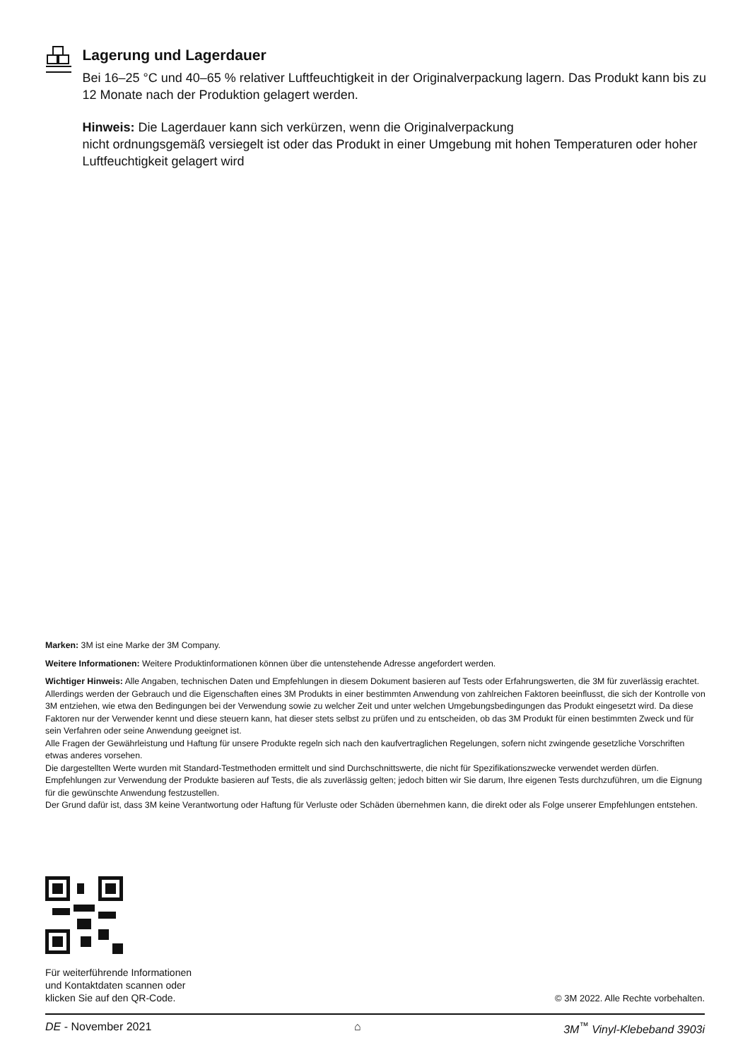Lagerung und Lagerdauer
Bei 16–25 °C und 40–65 % relativer Luftfeuchtigkeit in der Originalverpackung lagern. Das Produkt kann bis zu 12 Monate nach der Produktion gelagert werden.
Hinweis: Die Lagerdauer kann sich verkürzen, wenn die Originalverpackung
nicht ordnungsgemäß versiegelt ist oder das Produkt in einer Umgebung mit hohen Temperaturen oder hoher Luftfeuchtigkeit gelagert wird
Marken: 3M ist eine Marke der 3M Company.
Weitere Informationen: Weitere Produktinformationen können über die untenstehende Adresse angefordert werden.
Wichtiger Hinweis: Alle Angaben, technischen Daten und Empfehlungen in diesem Dokument basieren auf Tests oder Erfahrungswerten, die 3M für zuverlässig erachtet. Allerdings werden der Gebrauch und die Eigenschaften eines 3M Produkts in einer bestimmten Anwendung von zahlreichen Faktoren beeinflusst, die sich der Kontrolle von 3M entziehen, wie etwa den Bedingungen bei der Verwendung sowie zu welcher Zeit und unter welchen Umgebungsbedingungen das Produkt eingesetzt wird. Da diese Faktoren nur der Verwender kennt und diese steuern kann, hat dieser stets selbst zu prüfen und zu entscheiden, ob das 3M Produkt für einen bestimmten Zweck und für sein Verfahren oder seine Anwendung geeignet ist.
Alle Fragen der Gewährleistung und Haftung für unsere Produkte regeln sich nach den kaufvertraglichen Regelungen, sofern nicht zwingende gesetzliche Vorschriften etwas anderes vorsehen.
Die dargestellten Werte wurden mit Standard-Testmethoden ermittelt und sind Durchschnittswerte, die nicht für Spezifikationszwecke verwendet werden dürfen. Empfehlungen zur Verwendung der Produkte basieren auf Tests, die als zuverlässig gelten; jedoch bitten wir Sie darum, Ihre eigenen Tests durchzuführen, um die Eignung für die gewünschte Anwendung festzustellen.
Der Grund dafür ist, dass 3M keine Verantwortung oder Haftung für Verluste oder Schäden übernehmen kann, die direkt oder als Folge unserer Empfehlungen entstehen.
Für weiterführende Informationen
und Kontaktdaten scannen oder
klicken Sie auf den QR-Code.
© 3M 2022. Alle Rechte vorbehalten.
DE - November 2021 ⌂ 3M<sup>™</sup> Vinyl-Klebeband 3903i